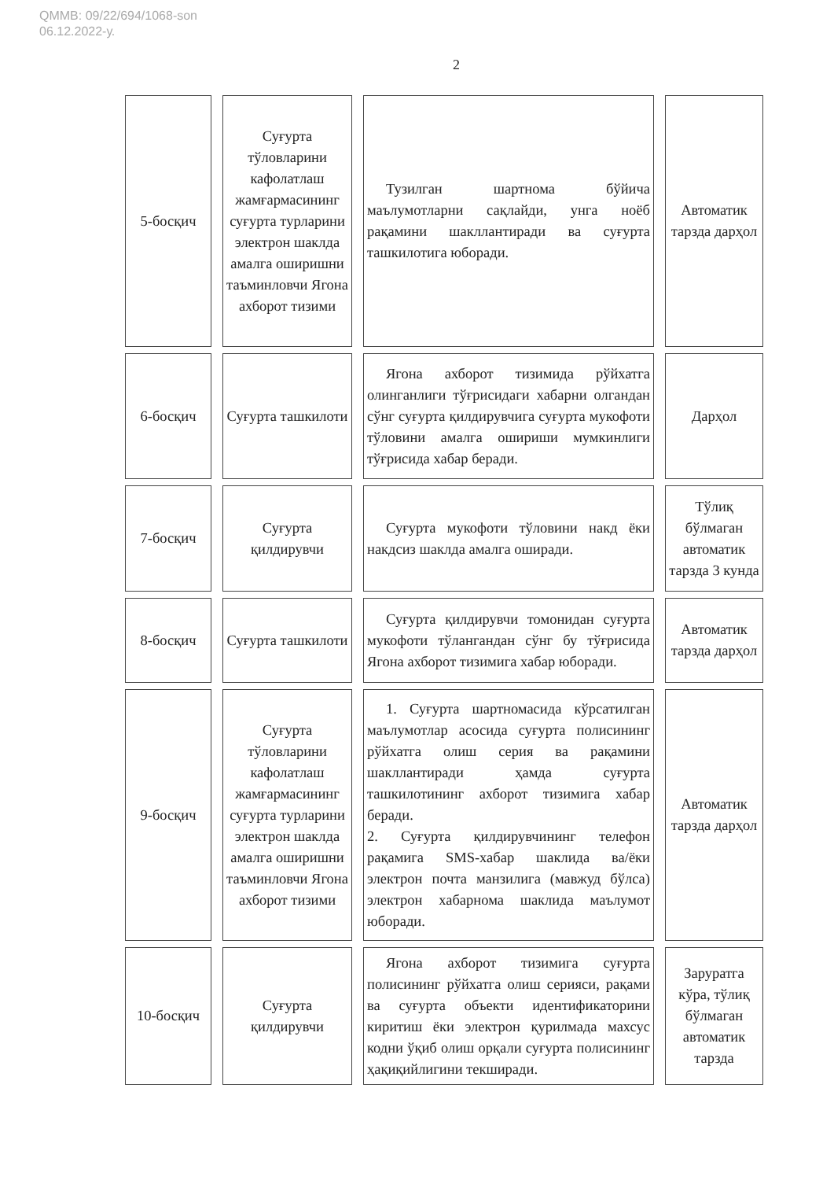QMMB: 09/22/694/1068-son
06.12.2022-у.
2
| 5-босқич | Суғурта тўловларини кафолатлаш жамғармасининг суғурта турларини электрон шаклда амалга оширишни таъминловчи Ягона ахборот тизими | Тузилган шартнома бўйича маълумотларни сақлайди, унга ноёб рақамини шакллантиради ва суғурта ташкилотига юборади. | Автоматик тарзда дарҳол |
| 6-босқич | Суғурта ташкилоти | Ягона ахборот тизимида рўйхатга олинганлиги тўғрисидаги хабарни олгандан сўнг суғурта қилдирувчига суғурта мукофоти тўловини амалга ошириши мумкинлиги тўғрисида хабар беради. | Дарҳол |
| 7-босқич | Суғурта қилдирувчи | Суғурта мукофоти тўловини накд ёки накдсиз шаклда амалга оширади. | Тўлиқ бўлмаган автоматик тарзда 3 кунда |
| 8-босқич | Суғурта ташкилоти | Суғурта қилдирувчи томонидан суғурта мукофоти тўлангандан сўнг бу тўғрисида Ягона ахборот тизимига хабар юборади. | Автоматик тарзда дарҳол |
| 9-босқич | Суғурта тўловларини кафолатлаш жамғармасининг суғурта турларини электрон шаклда амалга оширишни таъминловчи Ягона ахборот тизими | 1. Суғурта шартномасида кўрсатилган маълумотлар асосида суғурта полисининг рўйхатга олиш серия ва рақамини шакллантиради ҳамда суғурта ташкилотининг ахборот тизимига хабар беради. 2. Суғурта қилдирувчининг телефон рақамига SMS-хабар шаклида ва/ёки электрон почта манзилига (мавжуд бўлса) электрон хабарнома шаклида маълумот юборади. | Автоматик тарзда дарҳол |
| 10-босқич | Суғурта қилдирувчи | Ягона ахборот тизимига суғурта полисининг рўйхатга олиш серияси, рақами ва суғурта объекти идентификаторини киритиш ёки электрон қурилмада махсус кодни ўқиб олиш орқали суғурта полисининг ҳақиқийлигини текширади. | Заруратга кўра, тўлиқ бўлмаган автоматик тарзда |